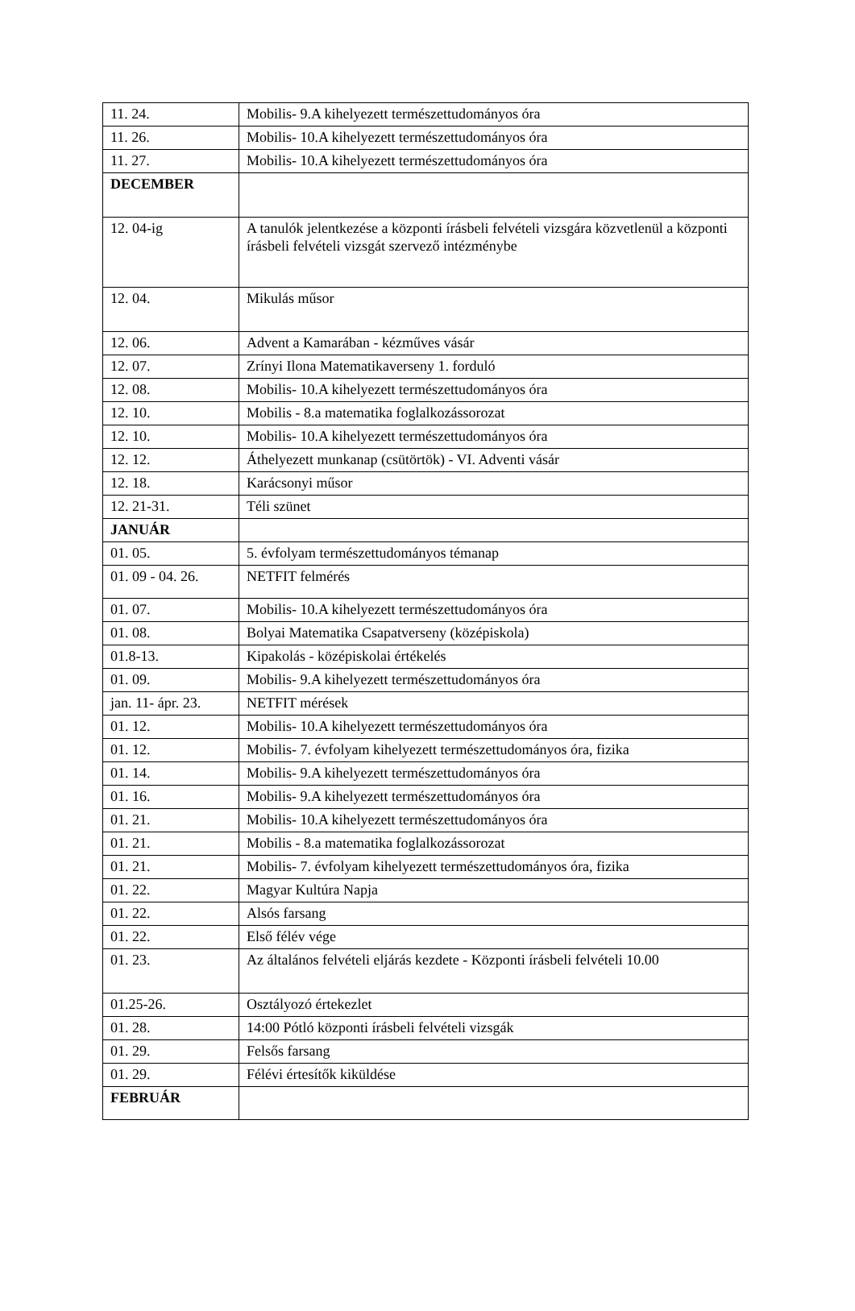| 11. 24. | Mobilis- 9.A kihelyezett természettudományos óra |
| 11. 26. | Mobilis- 10.A kihelyezett természettudományos óra |
| 11. 27. | Mobilis- 10.A kihelyezett természettudományos óra |
| DECEMBER | |
| 12. 04-ig | A tanulók jelentkezése a központi írásbeli felvételi vizsgára közvetlenül a központi írásbeli felvételi vizsgát szervező intézménybe |
| 12. 04. | Mikulás műsor |
| 12. 06. | Advent a Kamarában - kézműves vásár |
| 12. 07. | Zrínyi Ilona Matematikaverseny 1. forduló |
| 12. 08. | Mobilis- 10.A kihelyezett természettudományos óra |
| 12. 10. | Mobilis - 8.a matematika foglalkozássorozat |
| 12. 10. | Mobilis- 10.A kihelyezett természettudományos óra |
| 12. 12. | Áthelyezett munkanap (csütörtök) - VI. Adventi vásár |
| 12. 18. | Karácsonyi műsor |
| 12. 21-31. | Téli szünet |
| JANUÁR | |
| 01. 05. | 5. évfolyam természettudományos témanap |
| 01. 09 - 04. 26. | NETFIT felmérés |
| 01. 07. | Mobilis- 10.A kihelyezett természettudományos óra |
| 01. 08. | Bolyai Matematika Csapatverseny (középiskola) |
| 01.8-13. | Kipakolás - középiskolai értékelés |
| 01. 09. | Mobilis- 9.A kihelyezett természettudományos óra |
| jan. 11- ápr. 23. | NETFIT mérések |
| 01. 12. | Mobilis- 10.A kihelyezett természettudományos óra |
| 01. 12. | Mobilis- 7. évfolyam kihelyezett természettudományos óra, fizika |
| 01. 14. | Mobilis- 9.A kihelyezett természettudományos óra |
| 01. 16. | Mobilis- 9.A kihelyezett természettudományos óra |
| 01. 21. | Mobilis- 10.A kihelyezett természettudományos óra |
| 01. 21. | Mobilis - 8.a matematika foglalkozássorozat |
| 01. 21. | Mobilis- 7. évfolyam kihelyezett természettudományos óra, fizika |
| 01. 22. | Magyar Kultúra Napja |
| 01. 22. | Alsós farsang |
| 01. 22. | Első félév vége |
| 01. 23. | Az általános felvételi eljárás kezdete - Központi írásbeli felvételi 10.00 |
| 01.25-26. | Osztályozó értekezlet |
| 01. 28. | 14:00 Pótló központi írásbeli felvételi vizsgák |
| 01. 29. | Felsős farsang |
| 01. 29. | Félévi értesítők kiküldése |
| FEBRUÁR | |